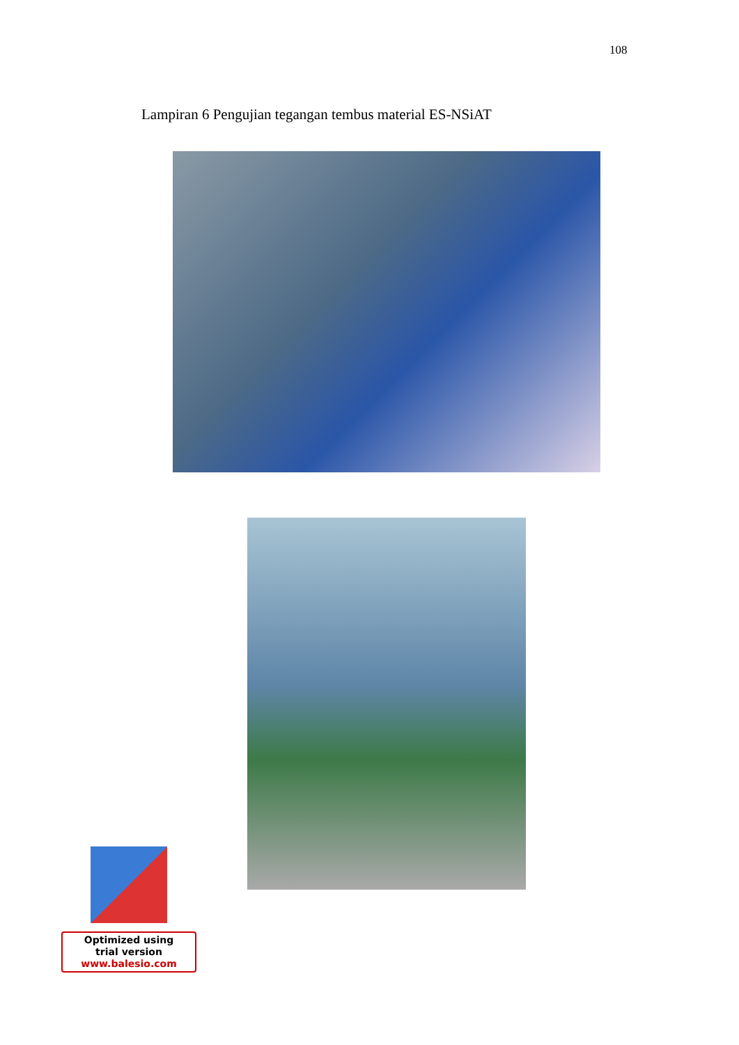108
Lampiran 6 Pengujian tegangan tembus material ES-NSiAT
Optimized using
trial version
www.balesio.com